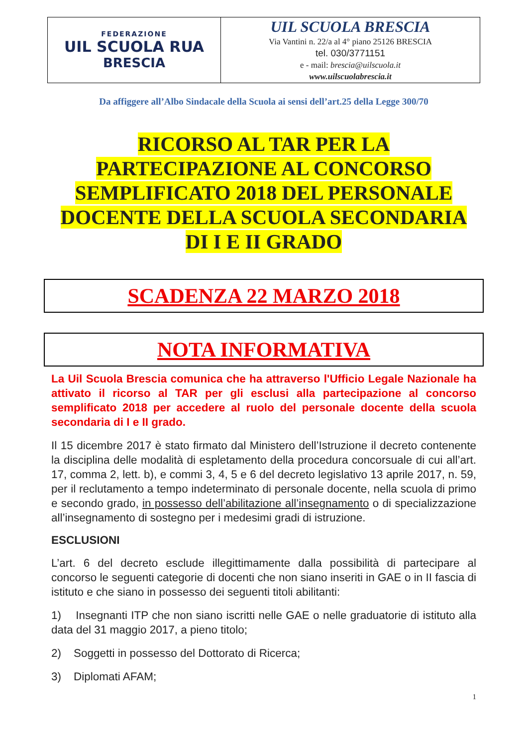| FEDERAZIONE UIL SCUOLA RUA BRESCIA | UIL SCUOLA BRESCIA Via Vantini n. 22/a al 4° piano 25126 BRESCIA tel. 030/3771151 e - mail: brescia@uilscuola.it www.uilscuolabrescia.it |
Da affiggere all’Albo Sindacale della Scuola ai sensi dell’art.25 della Legge 300/70
RICORSO AL TAR PER LA
PARTECIPAZIONE AL CONCORSO
SEMPLIFICATO 2018 DEL PERSONALE
DOCENTE DELLA SCUOLA SECONDARIA
DI I E II GRADO
SCADENZA 22 MARZO 2018
NOTA INFORMATIVA
La Uil Scuola Brescia comunica che ha attraverso l'Ufficio Legale Nazionale ha attivato il ricorso al TAR per gli esclusi alla partecipazione al concorso semplificato 2018 per accedere al ruolo del personale docente della scuola secondaria di I e II grado.
Il 15 dicembre 2017 è stato firmato dal Ministero dell’Istruzione il decreto contenente la disciplina delle modalità di espletamento della procedura concorsuale di cui all’art. 17, comma 2, lett. b), e commi 3, 4, 5 e 6 del decreto legislativo 13 aprile 2017, n. 59, per il reclutamento a tempo indeterminato di personale docente, nella scuola di primo e secondo grado, in possesso dell’abilitazione all’insegnamento o di specializzazione all’insegnamento di sostegno per i medesimi gradi di istruzione.
ESCLUSIONI
L’art. 6 del decreto esclude illegittimamente dalla possibilità di partecipare al concorso le seguenti categorie di docenti che non siano inseriti in GAE o in II fascia di istituto e che siano in possesso dei seguenti titoli abilitanti:
1) Insegnanti ITP che non siano iscritti nelle GAE o nelle graduatorie di istituto alla data del 31 maggio 2017, a pieno titolo;
2) Soggetti in possesso del Dottorato di Ricerca;
3) Diplomati AFAM;
1